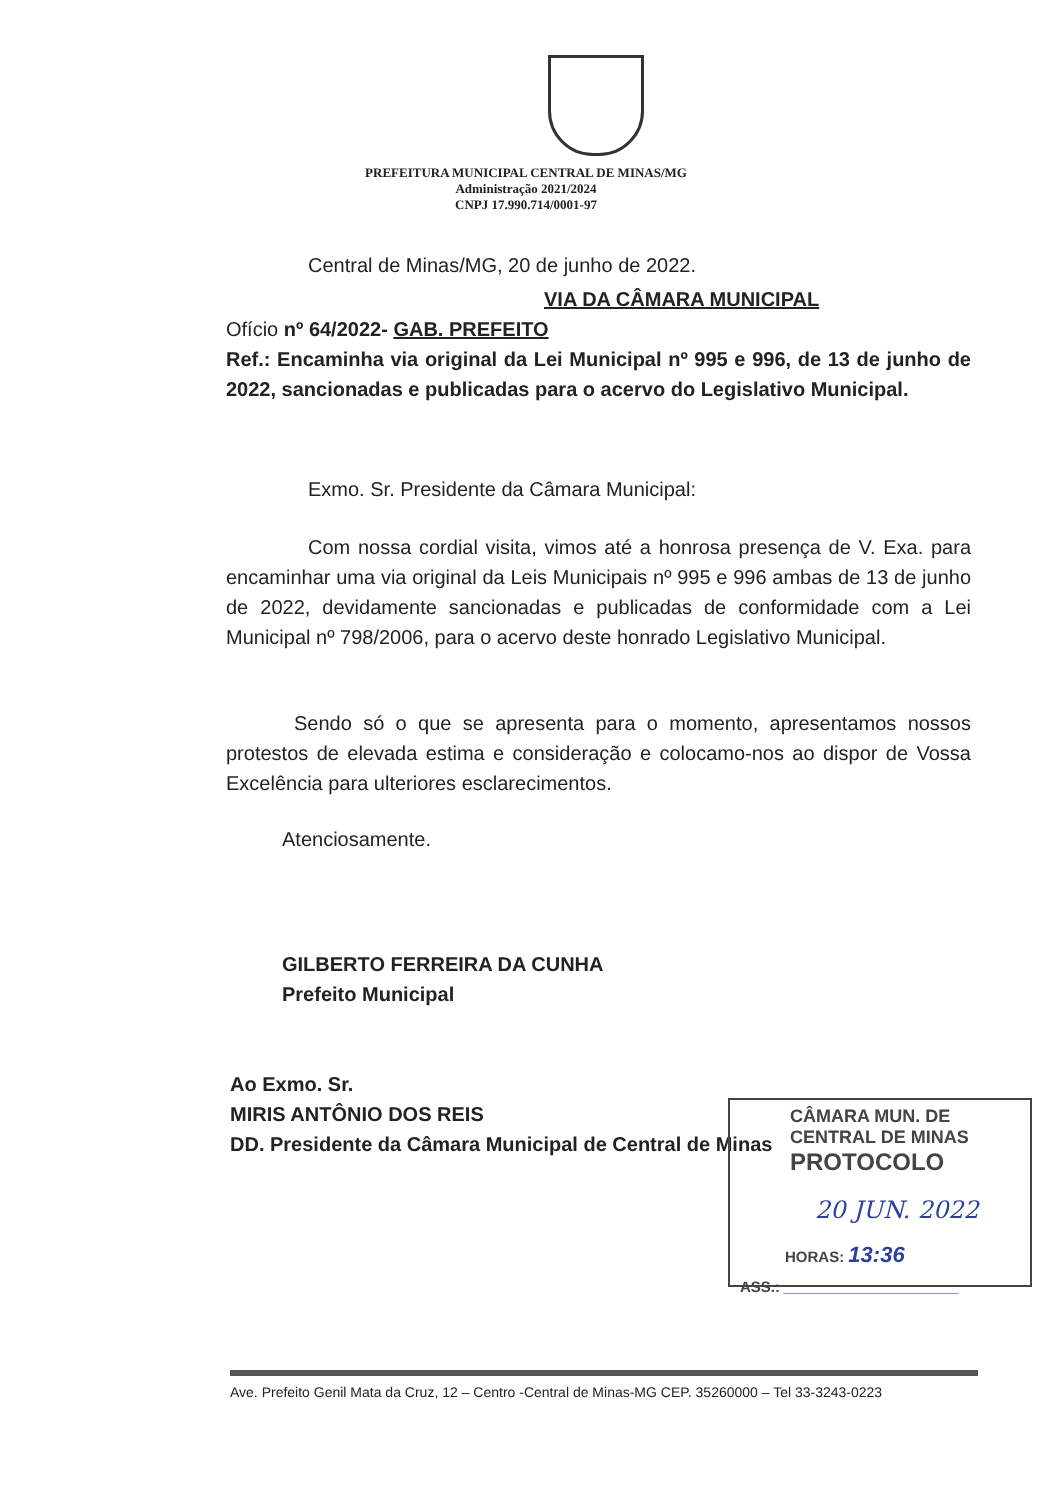PREFEITURA MUNICIPAL CENTRAL DE MINAS/MG
Administração 2021/2024
CNPJ 17.990.714/0001-97
Central de Minas/MG, 20 de junho de 2022.
VIA DA CÂMARA MUNICIPAL
Ofício nº 64/2022- GAB. PREFEITO
Ref.: Encaminha via original da Lei Municipal nº 995 e 996, de 13 de junho de 2022, sancionadas e publicadas para o acervo do Legislativo Municipal.
Exmo. Sr. Presidente da Câmara Municipal:
Com nossa cordial visita, vimos até a honrosa presença de V. Exa. para encaminhar uma via original da Leis Municipais nº 995 e 996 ambas de 13 de junho de 2022, devidamente sancionadas e publicadas de conformidade com a Lei Municipal nº 798/2006, para o acervo deste honrado Legislativo Municipal.
Sendo só o que se apresenta para o momento, apresentamos nossos protestos de elevada estima e consideração e colocamo-nos ao dispor de Vossa Excelência para ulteriores esclarecimentos.
Atenciosamente.
GILBERTO FERREIRA DA CUNHA
Prefeito Municipal
Ao Exmo. Sr.
MIRIS ANTÔNIO DOS REIS
DD. Presidente da Câmara Municipal de Central de Minas
CÂMARA MUN. DE CENTRAL DE MINAS
PROTOCOLO
20 JUN. 2022
HORAS: 13:36
ASS.: _____________________
Ave. Prefeito Genil Mata da Cruz, 12 – Centro -Central de Minas-MG CEP. 35260000 – Tel 33-3243-0223